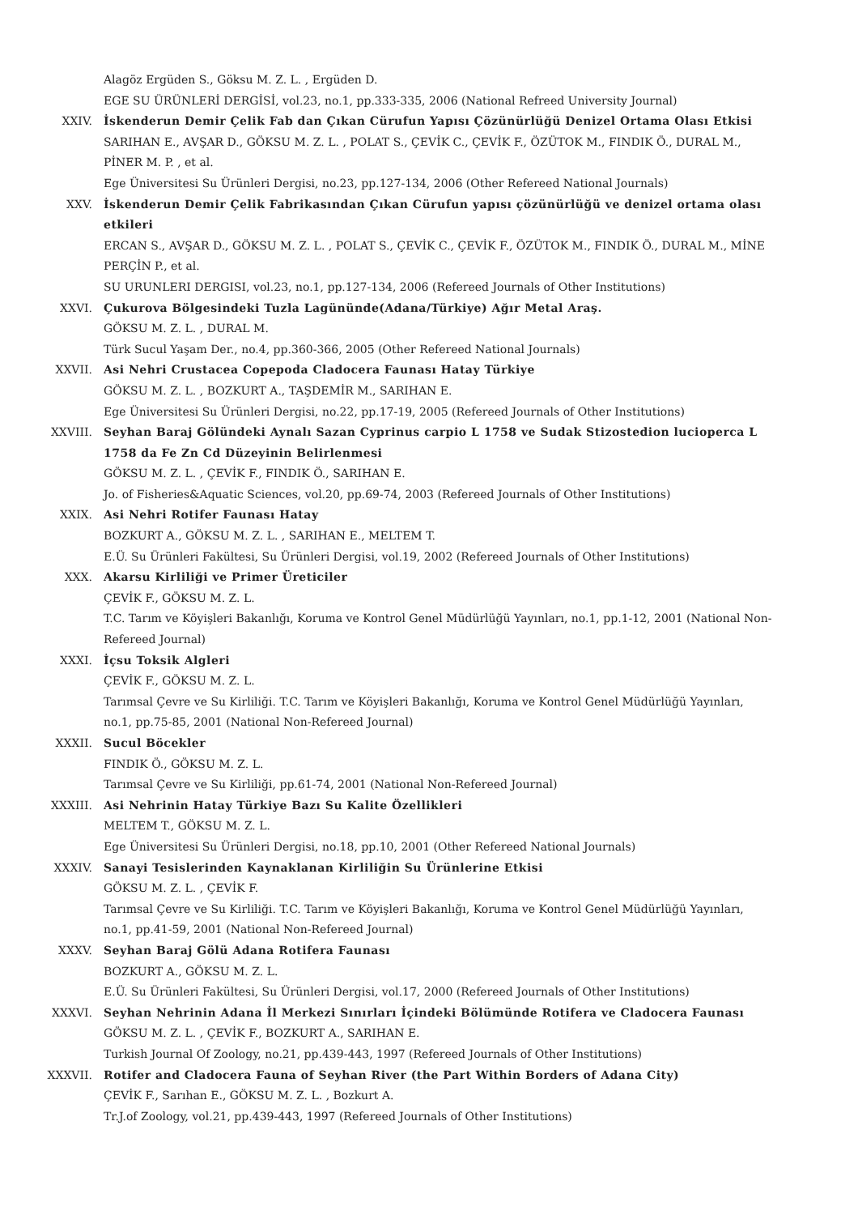Alagöz Ergüden S., Göksu M. Z. L. , Ergüden D.
EGE SU ÜRÜNLERİ DERGİSİ, vol.23, no.1, pp.333-335, 2006 (National Refreed University Journal)
XXIV. İskenderun Demir Çelik Fab dan Çıkan Cürufun Yapısı Çözünürlüğü Denizel Ortama Olası Etkisi
SARIHAN E., AVŞAR D., GÖKSU M. Z. L. , POLAT S., ÇEVİK C., ÇEVİK F., ÖZÜTOK M., FINDIK Ö., DURAL M., PİNER M. P. , et al.
Ege Üniversitesi Su Ürünleri Dergisi, no.23, pp.127-134, 2006 (Other Refereed National Journals)
XXV. İskenderun Demir Çelik Fabrikasından Çıkan Cürufun yapısı çözünürlüğü ve denizel ortama olası etkileri
ERCAN S., AVŞAR D., GÖKSU M. Z. L. , POLAT S., ÇEVİK C., ÇEVİK F., ÖZÜTOK M., FINDIK Ö., DURAL M., MİNE PERÇİN P., et al.
SU URUNLERI DERGISI, vol.23, no.1, pp.127-134, 2006 (Refereed Journals of Other Institutions)
XXVI. Çukurova Bölgesindeki Tuzla Lagününde(Adana/Türkiye) Ağır Metal Araş.
GÖKSU M. Z. L. , DURAL M.
Türk Sucul Yaşam Der., no.4, pp.360-366, 2005 (Other Refereed National Journals)
XXVII. Asi Nehri Crustacea Copepoda Cladocera Faunası Hatay Türkiye
GÖKSU M. Z. L. , BOZKURT A., TAŞDEMİR M., SARIHAN E.
Ege Üniversitesi Su Ürünleri Dergisi, no.22, pp.17-19, 2005 (Refereed Journals of Other Institutions)
XXVIII. Seyhan Baraj Gölündeki Aynalı Sazan Cyprinus carpio L 1758 ve Sudak Stizostedion lucioperca L 1758 da Fe Zn Cd Düzeyinin Belirlenmesi
GÖKSU M. Z. L. , ÇEVİK F., FINDIK Ö., SARIHAN E.
Jo. of Fisheries&Aquatic Sciences, vol.20, pp.69-74, 2003 (Refereed Journals of Other Institutions)
XXIX. Asi Nehri Rotifer Faunası Hatay
BOZKURT A., GÖKSU M. Z. L. , SARIHAN E., MELTEM T.
E.Ü. Su Ürünleri Fakültesi, Su Ürünleri Dergisi, vol.19, 2002 (Refereed Journals of Other Institutions)
XXX. Akarsu Kirliliği ve Primer Üreticiler
ÇEVİK F., GÖKSU M. Z. L.
T.C. Tarım ve Köyişleri Bakanlığı, Koruma ve Kontrol Genel Müdürlüğü Yayınları, no.1, pp.1-12, 2001 (National Non-Refereed Journal)
XXXI. İçsu Toksik Algleri
ÇEVİK F., GÖKSU M. Z. L.
Tarımsal Çevre ve Su Kirliliği. T.C. Tarım ve Köyişleri Bakanlığı, Koruma ve Kontrol Genel Müdürlüğü Yayınları, no.1, pp.75-85, 2001 (National Non-Refereed Journal)
XXXII. Sucul Böcekler
FINDIK Ö., GÖKSU M. Z. L.
Tarımsal Çevre ve Su Kirliliği, pp.61-74, 2001 (National Non-Refereed Journal)
XXXIII. Asi Nehrinin Hatay Türkiye Bazı Su Kalite Özellikleri
MELTEM T., GÖKSU M. Z. L.
Ege Üniversitesi Su Ürünleri Dergisi, no.18, pp.10, 2001 (Other Refereed National Journals)
XXXIV. Sanayi Tesislerinden Kaynaklanan Kirliliğin Su Ürünlerine Etkisi
GÖKSU M. Z. L. , ÇEVİK F.
Tarımsal Çevre ve Su Kirliliği. T.C. Tarım ve Köyişleri Bakanlığı, Koruma ve Kontrol Genel Müdürlüğü Yayınları, no.1, pp.41-59, 2001 (National Non-Refereed Journal)
XXXV. Seyhan Baraj Gölü Adana Rotifera Faunası
BOZKURT A., GÖKSU M. Z. L.
E.Ü. Su Ürünleri Fakültesi, Su Ürünleri Dergisi, vol.17, 2000 (Refereed Journals of Other Institutions)
XXXVI. Seyhan Nehrinin Adana İl Merkezi Sınırları İçindeki Bölümünde Rotifera ve Cladocera Faunası
GÖKSU M. Z. L. , ÇEVİK F., BOZKURT A., SARIHAN E.
Turkish Journal Of Zoology, no.21, pp.439-443, 1997 (Refereed Journals of Other Institutions)
XXXVII. Rotifer and Cladocera Fauna of Seyhan River (the Part Within Borders of Adana City)
ÇEVİK F., Sarıhan E., GÖKSU M. Z. L. , Bozkurt A.
Tr.J.of Zoology, vol.21, pp.439-443, 1997 (Refereed Journals of Other Institutions)